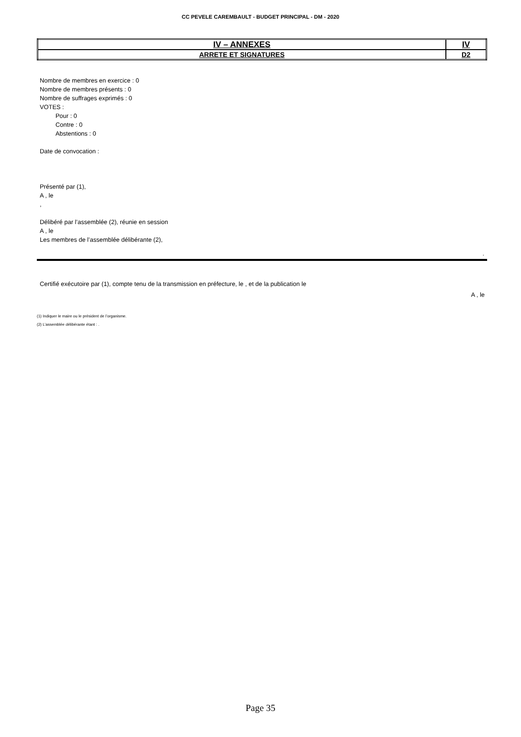CC PEVELE CAREMBAULT - BUDGET PRINCIPAL - DM - 2020
| IV – ANNEXES | IV |
| ARRETE ET SIGNATURES | D2 |
Nombre de membres en exercice : 0
Nombre de membres présents : 0
Nombre de suffrages exprimés : 0
VOTES :
Pour : 0
Contre : 0
Abstentions : 0
Date de convocation :
Présenté par (1),
A , le
,
Délibéré par l’assemblée (2), réunie en session
A , le
Les membres de l’assemblée délibérante (2),
.
Certifié exécutoire par (1), compte tenu de la transmission en préfecture, le , et de la publication le
A , le
(1) Indiquer le maire ou le président de l’organisme.
(2) L’assemblée délibérante étant : .
Page 35